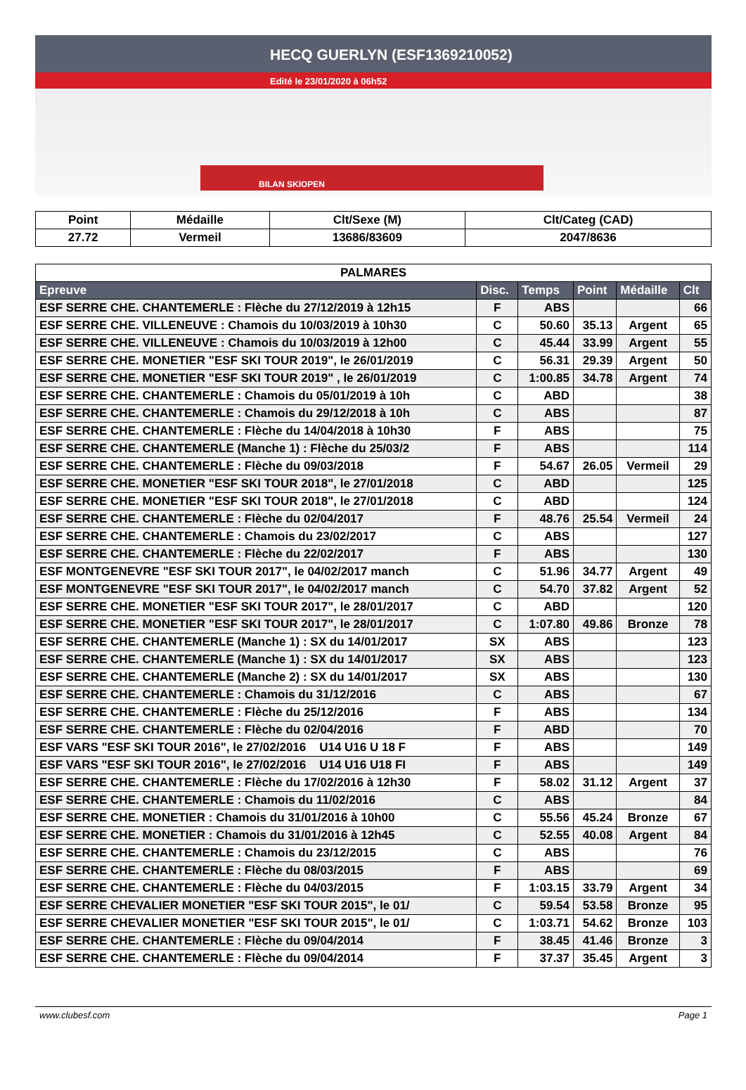HECQ GUERLYN (ESF1369210052)
Edité le 23/01/2020 à 06h52
BILAN SKIOPEN
| Point | Médaille | Clt/Sexe (M) | Clt/Categ (CAD) |
| 27.72 | Vermeil | 13686/83609 | 2047/8636 |
| PALMARES | | | | | |
| Epreuve | Disc. | Temps | Point | Médaille | Clt |
| ESF SERRE CHE. CHANTEMERLE : Flèche du 27/12/2019 à 12h15 | F | ABS | | | 66 |
| ESF SERRE CHE. VILLENEUVE : Chamois du 10/03/2019 à 10h30 | C | 50.60 | 35.13 | Argent | 65 |
| ESF SERRE CHE. VILLENEUVE : Chamois du 10/03/2019 à 12h00 | C | 45.44 | 33.99 | Argent | 55 |
| ESF SERRE CHE. MONETIER "ESF SKI TOUR 2019", le 26/01/2019 | C | 56.31 | 29.39 | Argent | 50 |
| ESF SERRE CHE. MONETIER "ESF SKI TOUR 2019" , le 26/01/2019 | C | 1:00.85 | 34.78 | Argent | 74 |
| ESF SERRE CHE. CHANTEMERLE : Chamois du 05/01/2019 à 10h | C | ABD | | | 38 |
| ESF SERRE CHE. CHANTEMERLE : Chamois du 29/12/2018 à 10h | C | ABS | | | 87 |
| ESF SERRE CHE. CHANTEMERLE : Flèche du 14/04/2018 à 10h30 | F | ABS | | | 75 |
| ESF SERRE CHE. CHANTEMERLE (Manche 1) : Flèche du 25/03/2 | F | ABS | | | 114 |
| ESF SERRE CHE. CHANTEMERLE : Flèche du 09/03/2018 | F | 54.67 | 26.05 | Vermeil | 29 |
| ESF SERRE CHE. MONETIER "ESF SKI TOUR 2018", le 27/01/2018 | C | ABD | | | 125 |
| ESF SERRE CHE. MONETIER "ESF SKI TOUR 2018", le 27/01/2018 | C | ABD | | | 124 |
| ESF SERRE CHE. CHANTEMERLE : Flèche du 02/04/2017 | F | 48.76 | 25.54 | Vermeil | 24 |
| ESF SERRE CHE. CHANTEMERLE : Chamois du 23/02/2017 | C | ABS | | | 127 |
| ESF SERRE CHE. CHANTEMERLE : Flèche du 22/02/2017 | F | ABS | | | 130 |
| ESF MONTGENEVRE "ESF SKI TOUR 2017", le 04/02/2017 manch | C | 51.96 | 34.77 | Argent | 49 |
| ESF MONTGENEVRE "ESF SKI TOUR 2017", le 04/02/2017 manch | C | 54.70 | 37.82 | Argent | 52 |
| ESF SERRE CHE. MONETIER "ESF SKI TOUR 2017", le 28/01/2017 | C | ABD | | | 120 |
| ESF SERRE CHE. MONETIER "ESF SKI TOUR 2017", le 28/01/2017 | C | 1:07.80 | 49.86 | Bronze | 78 |
| ESF SERRE CHE. CHANTEMERLE (Manche 1) : SX du 14/01/2017 | SX | ABS | | | 123 |
| ESF SERRE CHE. CHANTEMERLE (Manche 1) : SX du 14/01/2017 | SX | ABS | | | 123 |
| ESF SERRE CHE. CHANTEMERLE (Manche 2) : SX du 14/01/2017 | SX | ABS | | | 130 |
| ESF SERRE CHE. CHANTEMERLE : Chamois du 31/12/2016 | C | ABS | | | 67 |
| ESF SERRE CHE. CHANTEMERLE : Flèche du 25/12/2016 | F | ABS | | | 134 |
| ESF SERRE CHE. CHANTEMERLE : Flèche du 02/04/2016 | F | ABD | | | 70 |
| ESF VARS "ESF SKI TOUR 2016", le 27/02/2016 U14 U16 U 18 F | F | ABS | | | 149 |
| ESF VARS "ESF SKI TOUR 2016", le 27/02/2016 U14 U16 U18 FI | F | ABS | | | 149 |
| ESF SERRE CHE. CHANTEMERLE : Flèche du 17/02/2016 à 12h30 | F | 58.02 | 31.12 | Argent | 37 |
| ESF SERRE CHE. CHANTEMERLE : Chamois du 11/02/2016 | C | ABS | | | 84 |
| ESF SERRE CHE. MONETIER : Chamois du 31/01/2016 à 10h00 | C | 55.56 | 45.24 | Bronze | 67 |
| ESF SERRE CHE. MONETIER : Chamois du 31/01/2016 à 12h45 | C | 52.55 | 40.08 | Argent | 84 |
| ESF SERRE CHE. CHANTEMERLE : Chamois du 23/12/2015 | C | ABS | | | 76 |
| ESF SERRE CHE. CHANTEMERLE : Flèche du 08/03/2015 | F | ABS | | | 69 |
| ESF SERRE CHE. CHANTEMERLE : Flèche du 04/03/2015 | F | 1:03.15 | 33.79 | Argent | 34 |
| ESF SERRE CHEVALIER MONETIER "ESF SKI TOUR 2015", le 01/ | C | 59.54 | 53.58 | Bronze | 95 |
| ESF SERRE CHEVALIER MONETIER "ESF SKI TOUR 2015", le 01/ | C | 1:03.71 | 54.62 | Bronze | 103 |
| ESF SERRE CHE. CHANTEMERLE : Flèche du 09/04/2014 | F | 38.45 | 41.46 | Bronze | 3 |
| ESF SERRE CHE. CHANTEMERLE : Flèche du 09/04/2014 | F | 37.37 | 35.45 | Argent | 3 |
www.clubesf.com Page 1